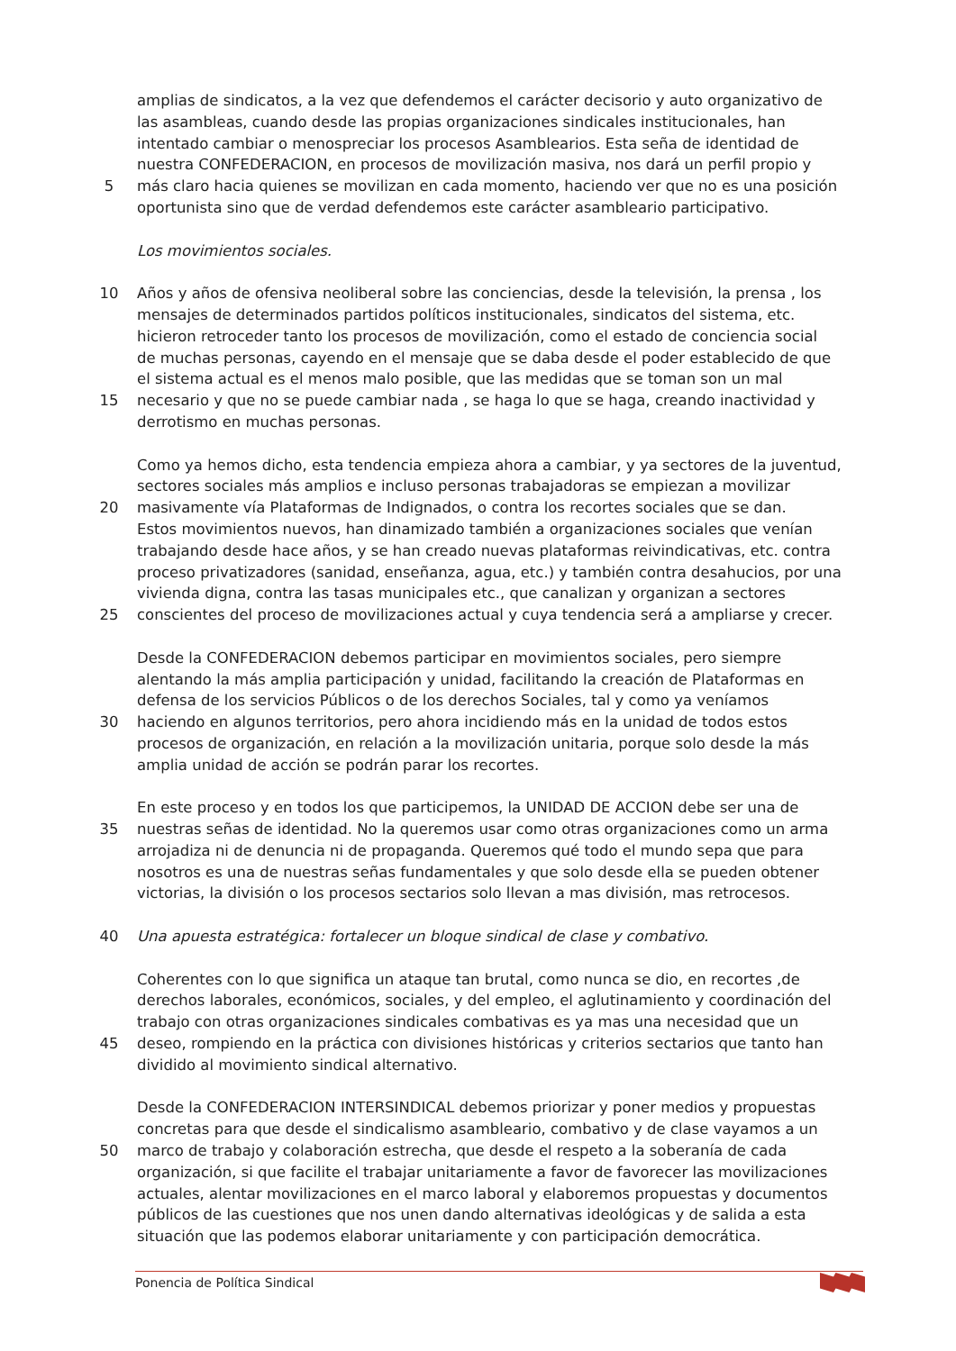amplias de sindicatos, a la vez que defendemos el carácter decisorio y auto organizativo de
las asambleas, cuando desde las propias organizaciones sindicales institucionales, han
intentado cambiar o menospreciar los procesos Asamblearios. Esta seña de identidad de
nuestra CONFEDERACION, en procesos de movilización masiva, nos dará un perfil propio y
5 más claro hacia quienes se movilizan en cada momento, haciendo ver que no es una posición
oportunista sino que de verdad defendemos este carácter asambleario participativo.
Los movimientos sociales.
10 Años y años de ofensiva neoliberal sobre las conciencias, desde la televisión, la prensa , los
mensajes de determinados partidos políticos institucionales, sindicatos del sistema, etc.
hicieron retroceder tanto los procesos de movilización, como el estado de conciencia social
de muchas personas, cayendo en el mensaje que se daba desde el poder establecido de que
el sistema actual es el menos malo posible, que las medidas que se toman son un mal
15 necesario y que no se puede cambiar nada , se haga lo que se haga, creando inactividad y
derrotismo en muchas personas.
Como ya hemos dicho, esta tendencia empieza ahora a cambiar, y ya sectores de la juventud,
sectores sociales más amplios e incluso personas trabajadoras se empiezan a movilizar
20 masivamente vía Plataformas de Indignados, o contra los recortes sociales que se dan.
Estos movimientos nuevos, han dinamizado también a organizaciones sociales que venían
trabajando desde hace años, y se han creado nuevas plataformas reivindicativas, etc. contra
proceso privatizadores (sanidad, enseñanza, agua, etc.) y también contra desahucios, por una
vivienda digna, contra las tasas municipales etc., que canalizan y organizan a sectores
25 conscientes del proceso de movilizaciones actual y cuya tendencia será a ampliarse y crecer.
Desde la CONFEDERACION debemos participar en movimientos sociales, pero siempre
alentando la más amplia participación y unidad, facilitando la creación de Plataformas en
defensa de los servicios Públicos o de los derechos Sociales, tal y como ya veníamos
30 haciendo en algunos territorios, pero ahora incidiendo más en la unidad de todos estos
procesos de organización, en relación a la movilización unitaria, porque solo desde la más
amplia unidad de acción se podrán parar los recortes.
En este proceso y en todos los que participemos, la UNIDAD DE ACCION debe ser una de
35 nuestras señas de identidad. No la queremos usar como otras organizaciones como un arma
arrojadiza ni de denuncia ni de propaganda. Queremos qué todo el mundo sepa que para
nosotros es una de nuestras señas fundamentales y que solo desde ella se pueden obtener
victorias, la división o los procesos sectarios solo llevan a mas división, mas retrocesos.
40 Una apuesta estratégica: fortalecer un bloque sindical de clase y combativo.
Coherentes con lo que significa un ataque tan brutal, como nunca se dio, en recortes ,de
derechos laborales, económicos, sociales, y del empleo, el aglutinamiento y coordinación del
trabajo con otras organizaciones sindicales combativas es ya mas una necesidad que un
45 deseo, rompiendo en la práctica con divisiones históricas y criterios sectarios que tanto han
dividido al movimiento sindical alternativo.
Desde la CONFEDERACION INTERSINDICAL debemos priorizar y poner medios y propuestas
concretas para que desde el sindicalismo asambleario, combativo y de clase vayamos a un
50 marco de trabajo y colaboración estrecha, que desde el respeto a la soberanía de cada
organización, si que facilite el trabajar unitariamente a favor de favorecer las movilizaciones
actuales, alentar movilizaciones en el marco laboral y elaboremos propuestas y documentos
públicos de las cuestiones que nos unen dando alternativas ideológicas y de salida a esta
situación que las podemos elaborar unitariamente y con participación democrática.
Ponencia de Política Sindical